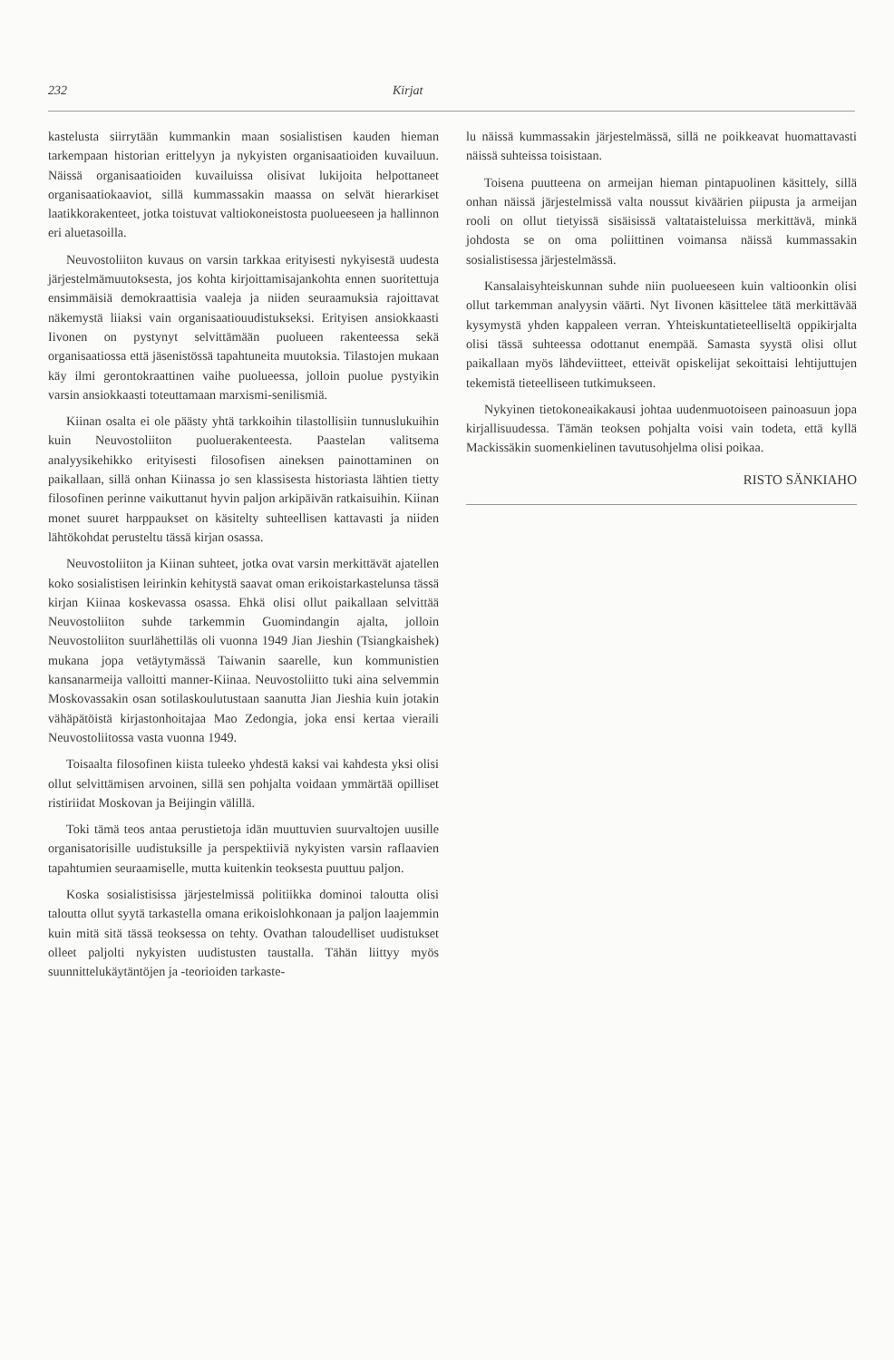232 Kirjat
kastelusta siirrytään kummankin maan sosialistisen kauden hieman tarkempaan historian erittelyyn ja nykyisten organisaatioiden kuvailuun. Näissä organisaatioiden kuvailuissa olisivat lukijoita helpottaneet organisaatiokaaviot, sillä kummassakin maassa on selvät hierarkiset laatikkorakenteet, jotka toistuvat valtiokoneistosta puolueeseen ja hallinnon eri aluetasoilla.
Neuvostoliiton kuvaus on varsin tarkkaa erityisesti nykyisestä uudesta järjestelmämuutoksesta, jos kohta kirjoittamisajankohta ennen suoritettuja ensimmäisiä demokraattisia vaaleja ja niiden seuraamuksia rajoittavat näkemystä liiaksi vain organisaatiouudistukseksi. Erityisen ansiokkaasti Iivonen on pystynyt selvittämään puolueen rakenteessa sekä organisaatiossa että jäsenistössä tapahtuneita muutoksia. Tilastojen mukaan käy ilmi gerontokraattinen vaihe puolueessa, jolloin puolue pystyikin varsin ansiokkaasti toteuttamaan marxismi-senilismiä.
Kiinan osalta ei ole päästy yhtä tarkkoihin tilastollisiin tunnuslukuihin kuin Neuvostoliiton puoluerakenteesta. Paastelan valitsema analyysikehikko erityisesti filosofisen aineksen painottaminen on paikallaan, sillä onhan Kiinassa jo sen klassisesta historiasta lähtien tietty filosofinen perinne vaikuttanut hyvin paljon arkipäivän ratkaisuihin. Kiinan monet suuret harppaukset on käsitelty suhteellisen kattavasti ja niiden lähtökohdat perusteltu tässä kirjan osassa.
Neuvostoliiton ja Kiinan suhteet, jotka ovat varsin merkittävät ajatellen koko sosialistisen leirinkin kehitystä saavat oman erikoistarkastelunsa tässä kirjan Kiinaa koskevassa osassa. Ehkä olisi ollut paikallaan selvittää Neuvostoliiton suhde tarkemmin Guomindangin ajalta, jolloin Neuvostoliiton suurlähettiläs oli vuonna 1949 Jian Jieshin (Tsiangkaishek) mukana jopa vetäytymässä Taiwanin saarelle, kun kommunistien kansanarmeija valloitti manner-Kiinaa. Neuvostoliitto tuki aina selvemmin Moskovassakin osan sotilaskoulutustaan saanutta Jian Jieshia kuin jotakin vähäpätöistä kirjastonhoitajaa Mao Zedongia, joka ensi kertaa vieraili Neuvostoliitossa vasta vuonna 1949.
Toisaalta filosofinen kiista tuleeko yhdestä kaksi vai kahdesta yksi olisi ollut selvittämisen arvoinen, sillä sen pohjalta voidaan ymmärtää opilliset ristiriidat Moskovan ja Beijingin välillä.
Toki tämä teos antaa perustietoja idän muuttuvien suurvaltojen uusille organisatorisille uudistuksille ja perspektiiviä nykyisten varsin raflaavien tapahtumien seuraamiselle, mutta kuitenkin teoksesta puuttuu paljon.
Koska sosialistisissa järjestelmissä politiikka dominoi taloutta olisi taloutta ollut syytä tarkastella omana erikoislohkonaan ja paljon laajemmin kuin mitä sitä tässä teoksessa on tehty. Ovathan taloudelliset uudistukset olleet paljolti nykyisten uudistusten taustalla. Tähän liittyy myös suunnittelukäytäntöjen ja -teorioiden tarkaste-
lu näissä kummassakin järjestelmässä, sillä ne poikkeavat huomattavasti näissä suhteissa toisistaan.
Toisena puutteena on armeijan hieman pintapuolinen käsittely, sillä onhan näissä järjestelmissä valta noussut kiväärien piipusta ja armeijan rooli on ollut tietyissä sisäisissä valtataisteluissa merkittävä, minkä johdosta se on oma poliittinen voimansa näissä kummassakin sosialistisessa järjestelmässä.
Kansalaisyhteiskunnan suhde niin puolueeseen kuin valtioonkin olisi ollut tarkemman analyysin väärti. Nyt Iivonen käsittelee tätä merkittävää kysymystä yhden kappaleen verran. Yhteiskuntatieteelliseltä oppikirjalta olisi tässä suhteessa odottanut enempää. Samasta syystä olisi ollut paikallaan myös lähdeviitteet, etteivät opiskelijat sekoittaisi lehtijuttujen tekemistä tieteelliseen tutkimukseen.
Nykyinen tietokoneaikakausi johtaa uudenmuotoiseen painoasuun jopa kirjallisuudessa. Tämän teoksen pohjalta voisi vain todeta, että kyllä Mackissäkin suomenkielinen tavutusohjelma olisi poikaa.
RISTO SÄNKIAHO